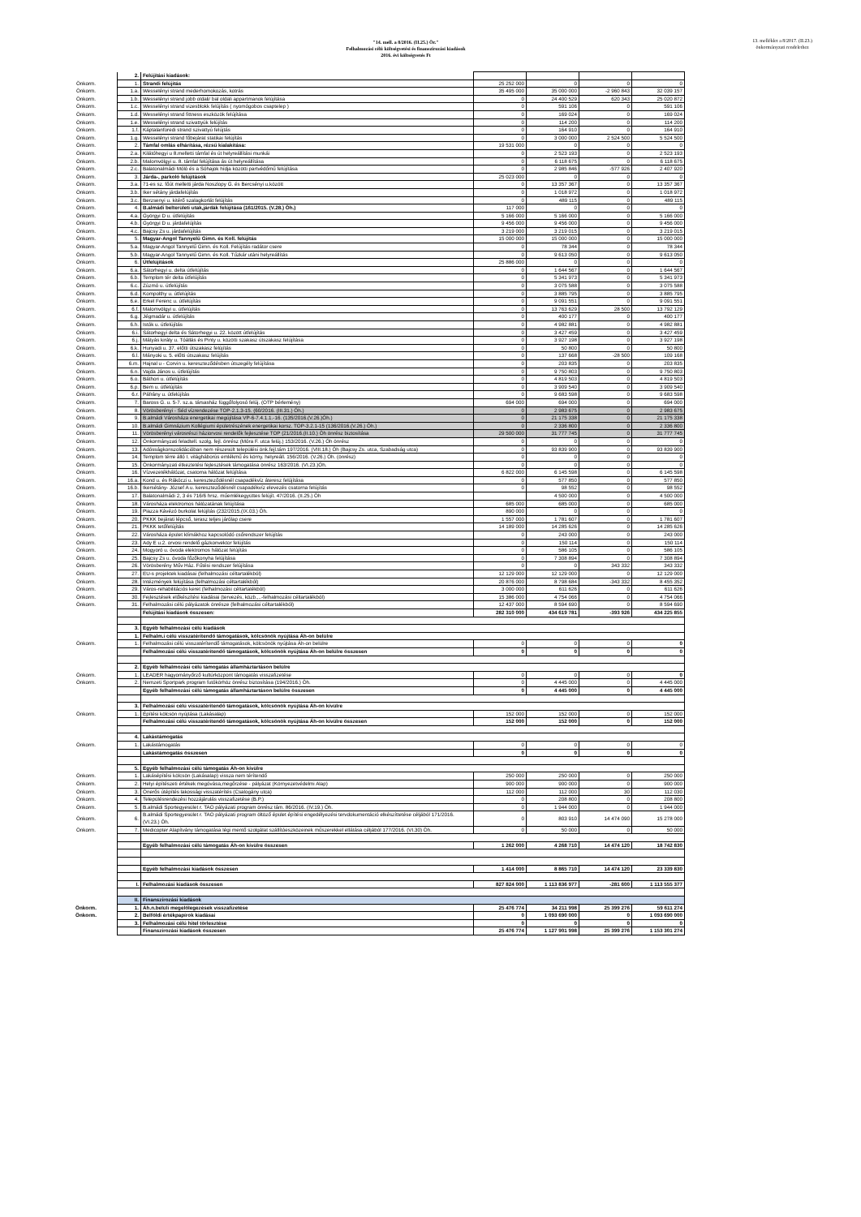"14. mell. a 8/2016. (II.25.) Ör."
Felhalmozási célú költségvetési és finanszírozási kiadások
2016. évi költségvetés Ft
13. melléklet a 8/2017. (II.23.)
önkormányzati rendelethez
| | 2. | Felújítási kiadások: | | | | |
| Önkorm. | 1. | Strandi felújítás | 25 252 000 | 0 | 0 | 0 |
| Önkorm. | 1.a. | Wesselényi strand mederhomokozás, kotrás | 35 495 000 | 35 000 000 | -2 960 843 | 32 039 157 |
| Önkorm. | 1.b. | Wesselényi strand jobb oldali/ bal oldali appartmanok felújítása | 0 | 24 400 529 | 620 343 | 25 020 872 |
| Önkorm. | 1.c. | Wesselényi strand vizesblokk felújítás ( nyomógobos csaptelep ) | 0 | 591 106 | 0 | 591 106 |
| Önkorm. | 1.d. | Wesselényi strand fittness eszközök felújítása | 0 | 169 024 | 0 | 169 024 |
| Önkorm. | 1.e. | Wesselényi strand szivattyúk felújítás | 0 | 114 200 | 0 | 114 200 |
| Önkorm. | 1.f. | Káptalanfüredi strand szivattyú felújtás | 0 | 164 910 | 0 | 164 910 |
| Önkorm. | 1.g. | Wesselényi strand főbejárat statikai felújítás | 0 | 3 000 000 | 2 524 500 | 5 524 500 |
| Önkorm. | 2. | Támfal omlás elhárítása, rézsű kialakítása: | 19 531 000 | 0 | 0 | 0 |
| Önkorm. | 2.a. | Kilátóhegyi u 8.melletti támfal és út helyreállítási munkái | 0 | 2 523 193 | 0 | 2 523 193 |
| Önkorm. | 2.b. | Malomvölgyi u. 8. támfal felújítása ás út helyreállítása | 0 | 6 118 675 | 0 | 6 118 675 |
| Önkorm. | 2.c. | Balatonalmádi Móló és a Sóhajok hídja közötti partvédőmű felújítása | 0 | 2 985 846 | -577 926 | 2 407 920 |
| Önkorm. | 3. | Járda-, parkoló felújítások | 25 023 000 | 0 | 0 | 0 |
| Önkorm. | 3.a. | 71-es sz. főút melletti járda Noszlopy G. és Bercsényi u.között | 0 | 13 357 367 | 0 | 13 357 367 |
| Önkorm. | 3.b. | Iker sétány járdafelújítás | 0 | 1 018 972 | 0 | 1 018 972 |
| Önkorm. | 3.c. | Berzsenyi u. kitérő szalagkorlát felújítás | 0 | 489 115 | 0 | 489 115 |
| Önkorm. | 4. | B.almádi belterületi utak,járdák felújítása (161/2015. (V.28.) Öh.) | 117 000 | 0 | 0 | 0 |
| Önkorm. | 4.a. | Györgyi D u. útfelújítás | 5 166 000 | 5 166 000 | 0 | 5 166 000 |
| Önkorm. | 4.b. | Györgyi D u. járdafelújítás | 9 456 000 | 9 456 000 | 0 | 9 456 000 |
| Önkorm. | 4.c. | Bajcsy Zs u. járdafelújítás | 3 219 000 | 3 219 015 | 0 | 3 219 015 |
| Önkorm. | 5. | Magyar-Angol Tannyelű Gimn. és Koll. felújítás | 15 000 000 | 15 000 000 | 0 | 15 000 000 |
| Önkorm. | 5.a. | Magyar-Angol Tannyelű Gimn. és Koll. Felújítás radátor csere | 0 | 78 344 | 0 | 78 344 |
| Önkorm. | 5.b. | Magyar-Angol Tannyelű Gimn. és Koll. Tűzkár utáni helyreállítás | 0 | 9 613 050 | 0 | 9 613 050 |
| Önkorm. | 6. | Útfelújítások | 25 886 000 | 0 | 0 | 0 |
| Önkorm. | 6.a. | Sátorhegyi u. delta útfelújítás | 0 | 1 644 567 | 0 | 1 644 567 |
| Önkorm. | 6.b. | Templom tér delta útfelújítás | 0 | 5 341 973 | 0 | 5 341 973 |
| Önkorm. | 6.c. | Zúzmó u. útfelújítás | 0 | 3 075 588 | 0 | 3 075 588 |
| Önkorm. | 6.d. | Kompolthy u. útfelújítás | 0 | 3 885 795 | 0 | 3 885 795 |
| Önkorm. | 6.e. | Erkel Ferenc u. útfelújítás | 0 | 9 091 551 | 0 | 9 091 551 |
| Önkorm. | 6.f. | Malomvölgyi u. útfelújítás | 0 | 13 763 629 | 28 500 | 13 792 129 |
| Önkorm. | 6.g. | Jégmadár u. útfelújítás | 0 | 400 177 | 0 | 400 177 |
| Önkorm. | 6.h. | Istók u. útfelújítás | 0 | 4 982 881 | 0 | 4 982 881 |
| Önkorm. | 6.i. | Sátorhegyi delta és Sátorhegyi u. 22. között útfelújítás | 0 | 3 427 459 | 0 | 3 427 459 |
| Önkorm. | 6.j. | Mátyás király u. Tóállás és Pinty u. közötti szakasz útszakasz felújítása | 0 | 3 927 198 | 0 | 3 927 198 |
| Önkorm. | 6.k. | Hunyadi u. 37. előtti útszakasz felújítás | 0 | 50 800 | 0 | 50 800 |
| Önkorm. | 6.l. | Mányoki u. 5. előtti útszakasz felújítás | 0 | 137 668 | -28 500 | 109 168 |
| Önkorm. | 6.m. | Hajnal u - Corvin u. kereszteződésben útszegély felújítása | 0 | 203 835 | 0 | 203 835 |
| Önkorm. | 6.n. | Vajda János u. útfelújítás | 0 | 9 750 803 | 0 | 9 750 803 |
| Önkorm. | 6.o. | Báthori u. útfelújítás | 0 | 4 819 503 | 0 | 4 819 503 |
| Önkorm. | 6.p. | Bem u. útfelújítás | 0 | 3 909 540 | 0 | 3 909 540 |
| Önkorm. | 6.r. | Páfrány u. útfelújítás | 0 | 9 683 598 | 0 | 9 683 598 |
| Önkorm. | 7. | Baross G. u. 5-7. sz.a. társasház függőfolyosó felúj. (OTP bérlemény) | 694 000 | 694 000 | 0 | 694 000 |
| Önkorm. | 8. | Vörösberényi - Séd vízrendezése TOP-2.1.3-15. (60/2016. (III.31.) Öh.) | 0 | 2 983 675 | 0 | 2 983 675 |
| Önkorm. | 9. | B.almádi Városháza energetikai megújítása VP-6-7.4.1.1.-16. (135/2016.(V.26.)Öh.) | 0 | 21 175 338 | 0 | 21 175 338 |
| Önkorm. | 10. | B.almádi Gimnázium Kollégiumi épületrészének energetikai korsz. TOP-3.2.1-15 (136/2016.(V.26.) Öh.) | 0 | 2 336 800 | 0 | 2 336 800 |
| Önkorm. | 11. | Vörösberényi városrészi háziorvosi rendelők fejlesztése TOP (21/2016.(II.10.) Öh önrész biztosítása | 29 500 000 | 31 777 745 | 0 | 31 777 745 |
| Önkorm. | 12. | Önkormányzati feladtell. szolg. fejl. önrész (Móra F. utca felúj.) 153/2016. (V.26.) Öh önrész | 0 | 0 | 0 | 0 |
| Önkorm. | 13. | Adósságkonszolidációban nem részesült települési önk.fejl.tám 197/2016. (VIII.18.) Öh (Bajcsy Zs. utca, Szabadság utca) | 0 | 93 839 900 | 0 | 93 839 900 |
| Önkorm. | 14. | Templom térre álló I. világháborús emlékmű és körny. helyreáll. 156/2016. (V.26.) Öh. (önrész) | 0 | 0 | 0 | 0 |
| Önkorm. | 15. | Önkormányzati étkeztetési fejlesztések támogatása önrész 163/2016. (VI.23.)Öh. | 0 | 0 | 0 | 0 |
| Önkorm. | 16. | Vízvezetékhálózat, csatorna hálózat felújítása | 6 822 000 | 6 145 598 | 0 | 6 145 598 |
| Önkorm. | 16.a. | Kond u. és Rákóczi u. kereszteződésnél csapadékvíz áteresz felújítása | 0 | 577 850 | 0 | 577 850 |
| Önkorm. | 16.b. | Ikersétány- József A u. kereszteződésnél csapadékvíz elevezés csatorna felújítás | 0 | 98 552 | 0 | 98 552 |
| Önkorm. | 17. | Balatonalmádi 2, 3 és 716/6 hrsz. műemlékegyüttes felújít. 47/2016. (II.25.) Öh | | 4 500 000 | 0 | 4 500 000 |
| Önkorm. | 18. | Városháza elektromos hálózatának felújítása | 685 000 | 685 000 | 0 | 685 000 |
| Önkorm. | 19. | Piazza Kávézó burkolat felújítás (232/2015.(IX.03.) Öh. | 890 000 | 0 | 0 | 0 |
| Önkorm. | 20. | PKKK bejárati lépcső, terasz teljes járólap csere | 1 557 000 | 1 781 607 | 0 | 1 781 607 |
| Önkorm. | 21. | PKKK tetőfelújítás | 14 189 000 | 14 285 626 | 0 | 14 285 626 |
| Önkorm. | 22. | Városháza épület klímákhoz kapcsolódó csőrendszer felújítás | 0 | 243 000 | 0 | 243 000 |
| Önkorm. | 23. | Ady E u.2. orvosi rendelő gázkonvektor felújítás | 0 | 150 114 | 0 | 150 114 |
| Önkorm. | 24. | Mogyoró u. óvoda elektromos hálózat felújítás | 0 | 586 105 | 0 | 586 105 |
| Önkorm. | 25. | Bajcsy Zs u. óvoda főzőkonyha felújítása | 0 | 7 308 894 | 0 | 7 308 894 |
| Önkorm. | 26. | Vörösberény Műv Ház. Fűtési rendszer felújítása | 0 | 0 | 343 332 | 343 332 |
| Önkorm. | 27. | EU-s projektek kiadásai (felhalmozási céltartalékból) | 12 129 000 | 12 129 000 | 0 | 12 129 000 |
| Önkorm. | 28. | Intézmények felújítása (felhalmozási céltartalékból) | 20 876 000 | 8 798 684 | -343 332 | 8 455 352 |
| Önkorm. | 29. | Város-rehabilitációs keret (felhalmozási céltartalékból) | 3 000 000 | 611 626 | 0 | 611 626 |
| Önkorm. | 30. | Fejlesztések előkészítési kiadásai (tervezés, közb.,..-felhalmozási céltartalékból) | 15 386 000 | 4 754 066 | 0 | 4 754 066 |
| Önkorm. | 31. | Felhalmozási célú pályázatok önrésze (felhalmozási céltartalékból) | 12 437 000 | 8 594 690 | 0 | 8 594 690 |
| | | Felújítási kiadások összesen: | 282 310 000 | 434 619 781 | -393 926 | 434 225 855 |
| | 3. | Egyéb felhalmozási célú kiadások | | | | |
| | 1. | Felhalm.i célú visszatérítendő támogatások, kölcsönök nyújtása Áh-on belülre | | | | |
| Önkorm. | 1. | Felhalmozási célú visszatérítendő támogatások, kölcsönök nyújtása Áh-on belülre | 0 | 0 | 0 | 0 |
| | | Felhalmozási célú visszatérítendő támogatások, kölcsönök nyújtása Áh-on belülre összesen | 0 | 0 | 0 | 0 |
| | 2. | Egyéb felhalmozási célú támogatás államháztartáson belülre | | | | |
| Önkorm. | 1. | LEADER hagyományőrző kultúrközpont támogatás visszafizetése | 0 | 0 | 0 | 0 |
| Önkorm. | 2. | Nemzeti Sportpark program futókörhöz önrész biztosítása (194/2016.) Öh. | 0 | 4 445 000 | 0 | 4 445 000 |
| | | Egyéb felhalmozási célú támogatás államháztartáson belülre összesen | 0 | 4 445 000 | 0 | 4 445 000 |
| | 3. | Felhalmozási célú visszatérítendő támogatások, kölcsönök nyújtása Áh-on kívülre | | | | |
| Önkorm. | 1. | Építési kölcsön nyújtása (Lakásalap) | 152 000 | 152 000 | 0 | 152 000 |
| | | Felhalmozási célú visszatérítendő támogatások, kölcsönök nyújtása Áh-on kívülre összesen | 152 000 | 152 000 | 0 | 152 000 |
| | 4. | Lakástámogatás | | | | |
| Önkorm. | 1. | Lakástámogatás | 0 | 0 | 0 | 0 |
| | | Lakástámogatás összesen | 0 | 0 | 0 | 0 |
| | 5. | Egyéb felhalmozási célú támogatás Áh-on kívülre | | | | |
| Önkorm. | 1. | Lakásépítési kölcsön (Lakásalap) vissza nem térítendő | 250 000 | 250 000 | 0 | 250 000 |
| Önkorm. | 2. | Helyi építészeti értékek megóvása,megőrzése - pályázat (Környezetvédelmi Alap) | 900 000 | 900 000 | 0 | 900 000 |
| Önkorm. | 3. | Önerős útépítés lakossági visszatérítés (Csalogány utca) | 112 000 | 112 000 | 30 | 112 030 |
| Önkorm. | 4. | Településrendezési hozzájárulás visszafizetése (B.P.) | 0 | 208 800 | 0 | 208 800 |
| Önkorm. | 5. | B.almádi Sportegyesület r. TAO pályázati program önrész tám. 86/2016. (IV.19.) Öh. | 0 | 1 944 000 | 0 | 1 944 000 |
| Önkorm. | 6. | B.almádi Sportegyesület r. TAO pályázati program öltöző épület építési engedélyezési tervdokumentáció elkészíttetése céljából 171/2016. (VI.23.) Öh. | 0 | 803 910 | 14 474 090 | 15 278 000 |
| Önkorm. | 7. | Medicopter Alapítvány támogatása légi mentő szolgálat szállítóeszközeinek műszerekkel ellátása céljából 177/2016. (VI.30) Öh. | 0 | 50 000 | 0 | 50 000 |
| | | Egyéb felhalmozási célú támogatás Áh-on kívülre összesen | 1 262 000 | 4 268 710 | 14 474 120 | 18 742 830 |
| | | Egyéb felhalmozási kiadások összesen | 1 414 000 | 8 865 710 | 14 474 120 | 23 339 830 |
| | I. | Felhalmozási kiadások összesen | 827 824 000 | 1 113 836 977 | -281 600 | 1 113 555 377 |
| | II. | Finanszírozási kiadások | | | | |
| Önkorm. | 1. | Áh.n.belüli megelőlegezések visszafizetése | 25 476 774 | 34 211 998 | 25 399 276 | 59 611 274 |
| Önkorm. | 2. | Belföldi értékpapírok kiadásai | 0 | 1 093 690 000 | 0 | 1 093 690 000 |
| | 3. | Felhalmozási célú hitel törlesztése | 0 | 0 | 0 | 0 |
| | | Finanszírozási kiadások összesen | 25 476 774 | 1 127 901 998 | 25 399 276 | 1 153 301 274 |